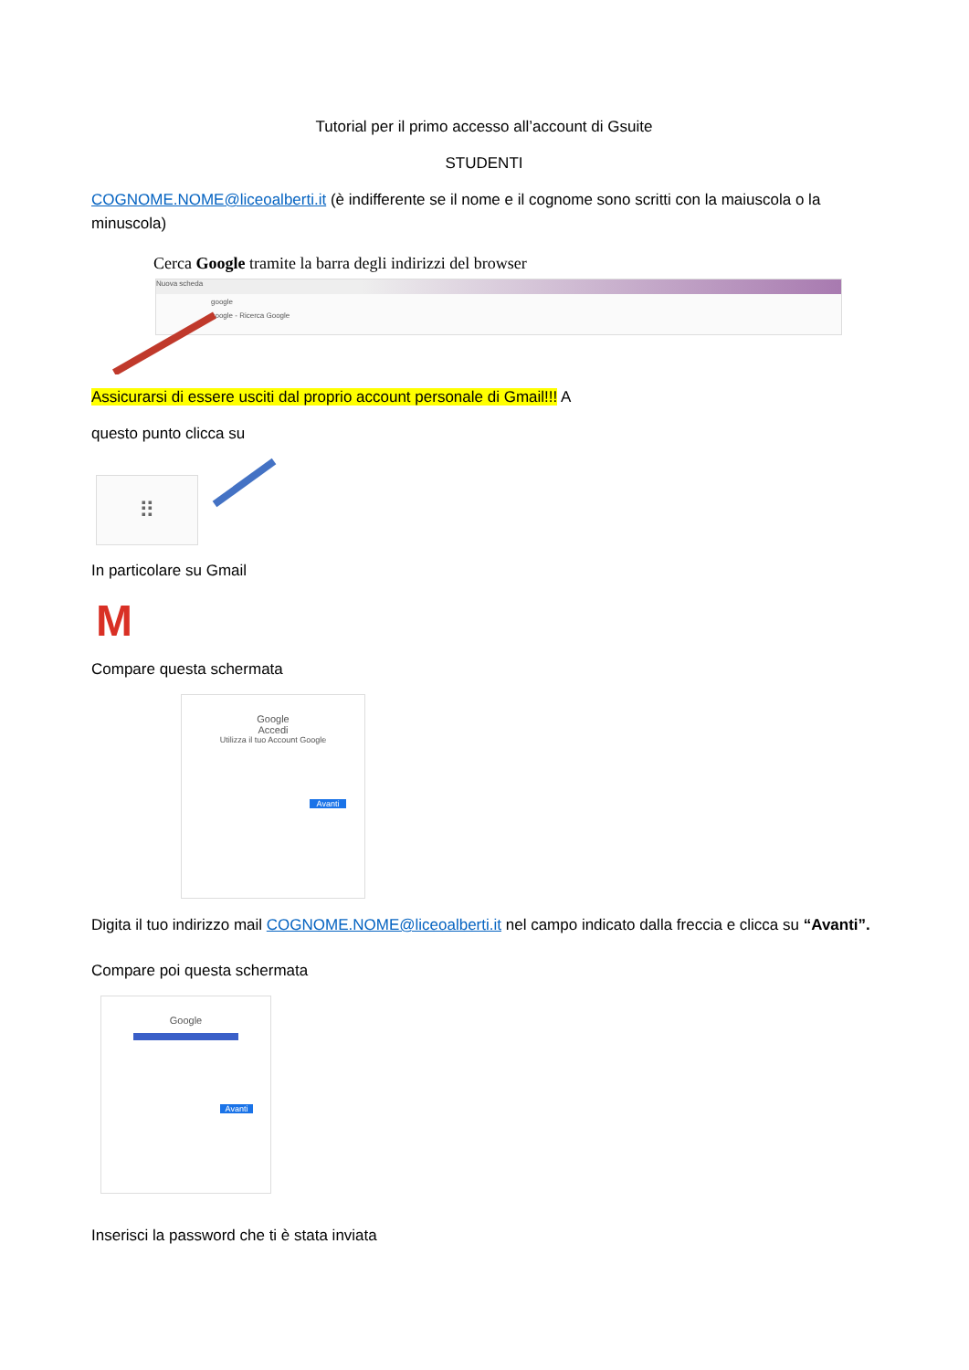Tutorial per il primo accesso all’account di Gsuite
STUDENTI
COGNOME.NOME@liceoalberti.it (è indifferente se il nome e il cognome sono scritti con la maiuscola o la minuscola)
Cerca Google tramite la barra degli indirizzi del browser
Nuova scheda
google
google - Ricerca Google
Assicurarsi di essere usciti dal proprio account personale di Gmail!!! A
questo punto clicca su
⠿
In particolare su Gmail
M
Compare questa schermata
Google
Accedi
Utilizza il tuo Account Google
Avanti
Digita il tuo indirizzo mail COGNOME.NOME@liceoalberti.it nel campo indicato dalla freccia e clicca su “Avanti”.
Compare poi questa schermata
Google
Avanti
Inserisci la password che ti è stata inviata